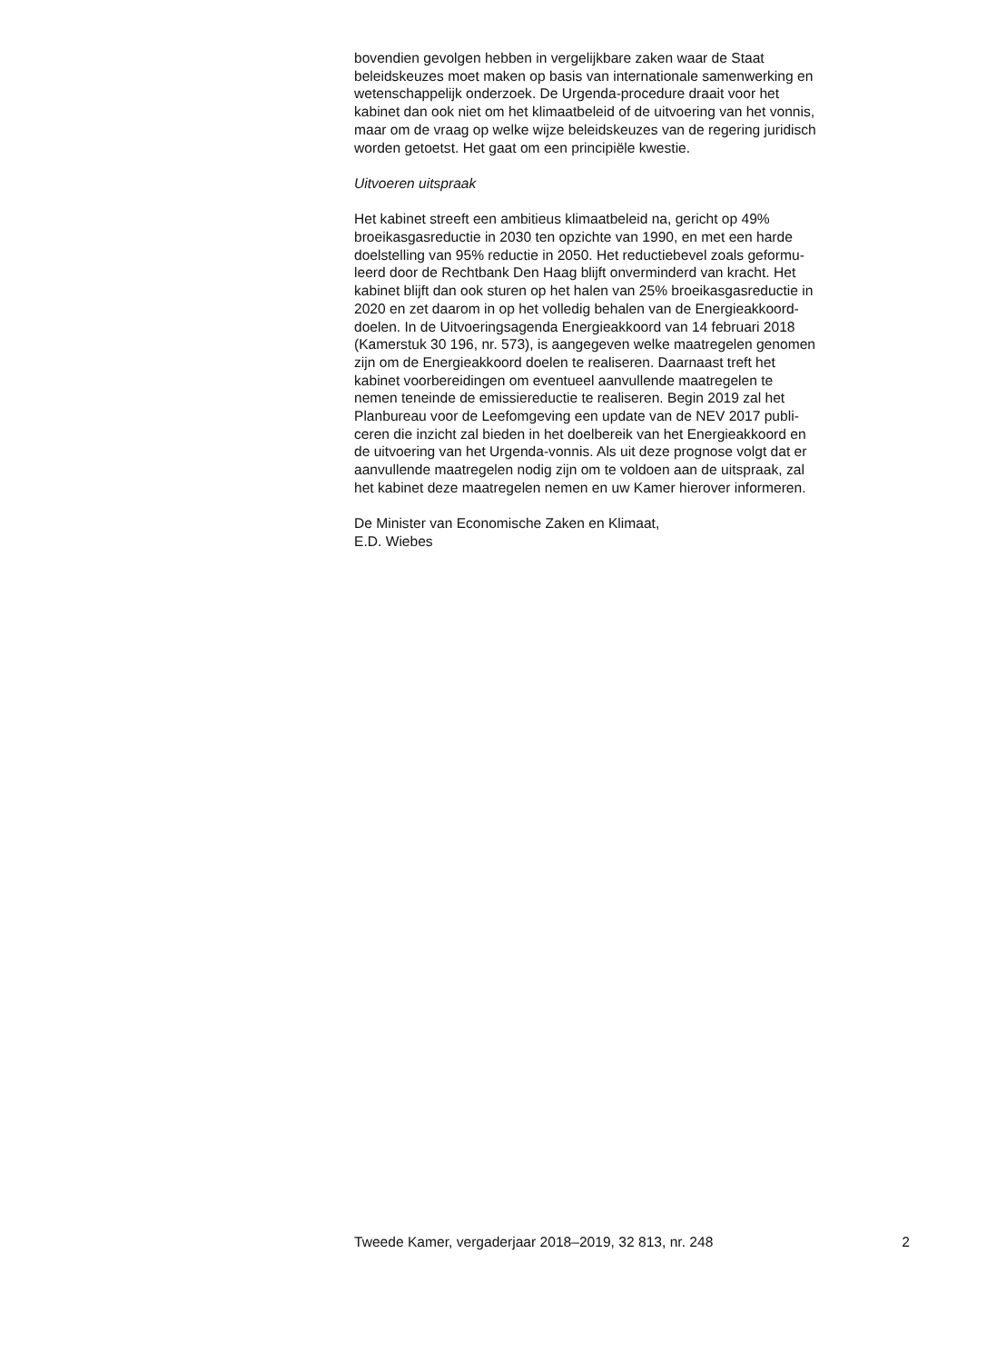bovendien gevolgen hebben in vergelijkbare zaken waar de Staat
beleidskeuzes moet maken op basis van internationale samenwerking en
wetenschappelijk onderzoek. De Urgenda-procedure draait voor het
kabinet dan ook niet om het klimaatbeleid of de uitvoering van het vonnis,
maar om de vraag op welke wijze beleidskeuzes van de regering juridisch
worden getoetst. Het gaat om een principiële kwestie.
Uitvoeren uitspraak
Het kabinet streeft een ambitieus klimaatbeleid na, gericht op 49%
broeikasgasreductie in 2030 ten opzichte van 1990, en met een harde
doelstelling van 95% reductie in 2050. Het reductiebevel zoals geformu-
leerd door de Rechtbank Den Haag blijft onverminderd van kracht. Het
kabinet blijft dan ook sturen op het halen van 25% broeikasgasreductie in
2020 en zet daarom in op het volledig behalen van de Energieakkoord-
doelen. In de Uitvoeringsagenda Energieakkoord van 14 februari 2018
(Kamerstuk 30 196, nr. 573), is aangegeven welke maatregelen genomen
zijn om de Energieakkoord doelen te realiseren. Daarnaast treft het
kabinet voorbereidingen om eventueel aanvullende maatregelen te
nemen teneinde de emissiereductie te realiseren. Begin 2019 zal het
Planbureau voor de Leefomgeving een update van de NEV 2017 publi-
ceren die inzicht zal bieden in het doelbereik van het Energieakkoord en
de uitvoering van het Urgenda-vonnis. Als uit deze prognose volgt dat er
aanvullende maatregelen nodig zijn om te voldoen aan de uitspraak, zal
het kabinet deze maatregelen nemen en uw Kamer hierover informeren.
De Minister van Economische Zaken en Klimaat,
E.D. Wiebes
Tweede Kamer, vergaderjaar 2018–2019, 32 813, nr. 248 2